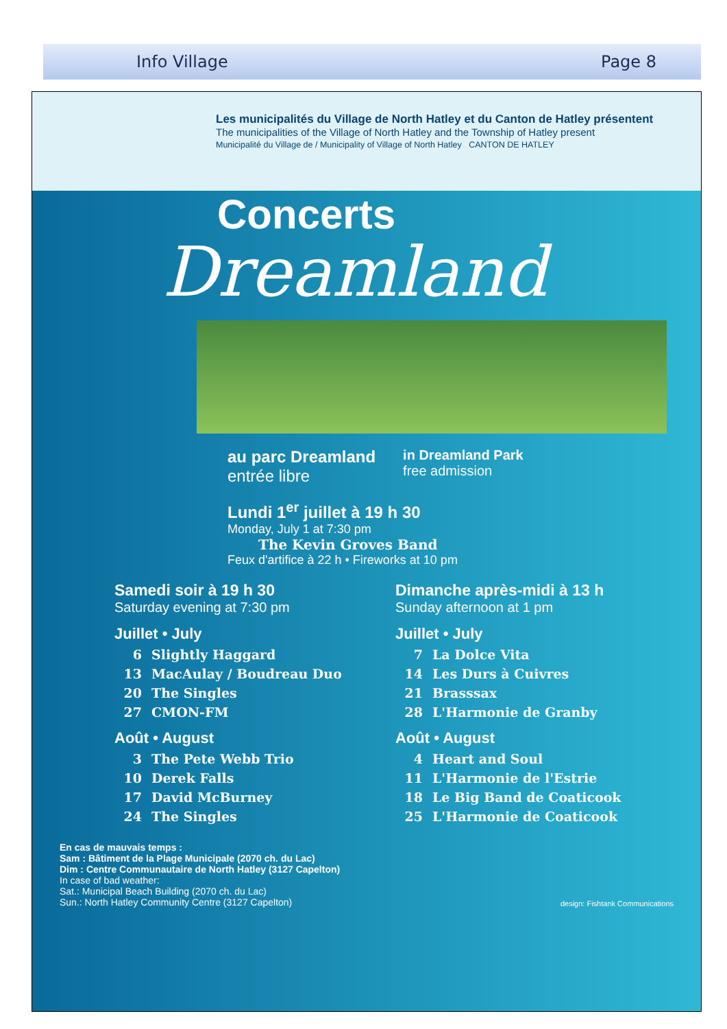Info Village Page 8
Les municipalités du Village de North Hatley et du Canton de Hatley présentent
The municipalities of the Village of North Hatley and the Township of Hatley present
Municipalité du Village de / Municipality of Village of North Hatley CANTON DE HATLEY
Concerts
Dreamland
au parc Dreamland
entrée libre
in Dreamland Park
free admission
Lundi 1<sup>er</sup> juillet à 19 h 30
Monday, July 1 at 7:30 pm
The Kevin Groves Band
Feux d'artifice à 22 h • Fireworks at 10 pm
Samedi soir à 19 h 30
Saturday evening at 7:30 pm
Juillet • July
6 Slightly Haggard
13 MacAulay / Boudreau Duo
20 The Singles
27 CMON-FM
Août • August
3 The Pete Webb Trio
10 Derek Falls
17 David McBurney
24 The Singles
Dimanche après-midi à 13 h
Sunday afternoon at 1 pm
Juillet • July
7 La Dolce Vita
14 Les Durs à Cuivres
21 Brasssax
28 L'Harmonie de Granby
Août • August
4 Heart and Soul
11 L'Harmonie de l'Estrie
18 Le Big Band de Coaticook
25 L'Harmonie de Coaticook
En cas de mauvais temps :
Sam : Bâtiment de la Plage Municipale (2070 ch. du Lac)
Dim : Centre Communautaire de North Hatley (3127 Capelton)
In case of bad weather:
Sat.: Municipal Beach Building (2070 ch. du Lac)
Sun.: North Hatley Community Centre (3127 Capelton)
design: Fishtank Communications